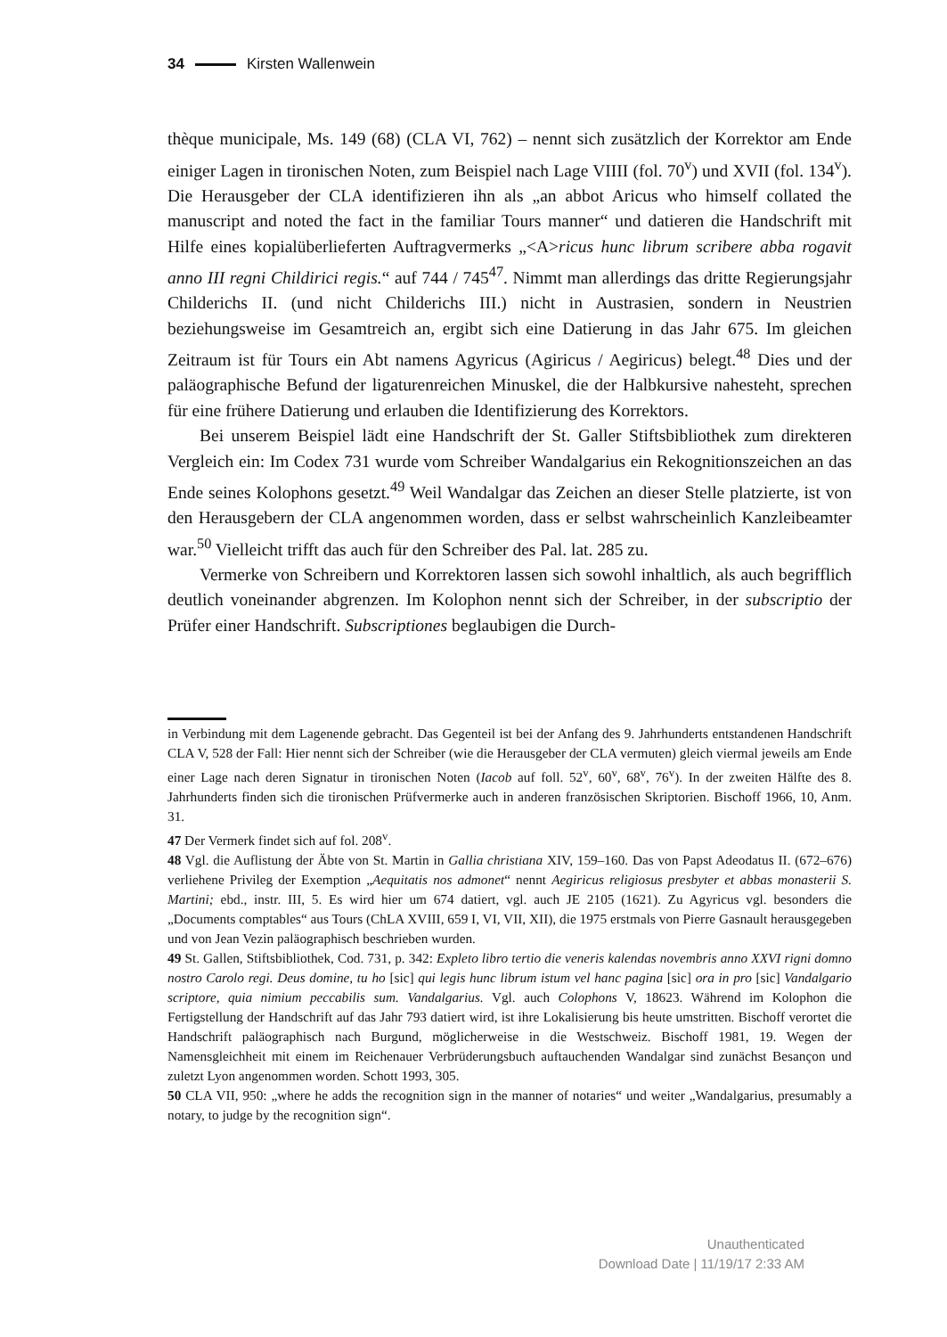34 Kirsten Wallenwein
thèque municipale, Ms. 149 (68) (CLA VI, 762) – nennt sich zusätzlich der Korrektor am Ende einiger Lagen in tironischen Noten, zum Beispiel nach Lage VIIII (fol. 70<sup>v</sup>) und XVII (fol. 134<sup>v</sup>). Die Herausgeber der CLA identifizieren ihn als „an abbot Aricus who himself collated the manuscript and noted the fact in the familiar Tours manner“ und datieren die Handschrift mit Hilfe eines kopialüberlieferten Auftragvermerks „<A>ricus hunc librum scribere abba rogavit anno III regni Childirici regis.“ auf 744 / 745<sup>47</sup>. Nimmt man allerdings das dritte Regierungsjahr Childerichs II. (und nicht Childerichs III.) nicht in Austrasien, sondern in Neustrien beziehungsweise im Gesamtreich an, ergibt sich eine Datierung in das Jahr 675. Im gleichen Zeitraum ist für Tours ein Abt namens Agyricus (Agiricus / Aegiricus) belegt.<sup>48</sup> Dies und der paläographische Befund der ligaturenreichen Minuskel, die der Halbkursive nahesteht, sprechen für eine frühere Datierung und erlauben die Identifizierung des Korrektors.
Bei unserem Beispiel lädt eine Handschrift der St. Galler Stiftsbibliothek zum direkteren Vergleich ein: Im Codex 731 wurde vom Schreiber Wandalgarius ein Rekognitionszeichen an das Ende seines Kolophons gesetzt.<sup>49</sup> Weil Wandalgar das Zeichen an dieser Stelle platzierte, ist von den Herausgebern der CLA angenommen worden, dass er selbst wahrscheinlich Kanzleibeamter war.<sup>50</sup> Vielleicht trifft das auch für den Schreiber des Pal. lat. 285 zu.
Vermerke von Schreibern und Korrektoren lassen sich sowohl inhaltlich, als auch begrifflich deutlich voneinander abgrenzen. Im Kolophon nennt sich der Schreiber, in der subscriptio der Prüfer einer Handschrift. Subscriptiones beglaubigen die Durch-
in Verbindung mit dem Lagenende gebracht. Das Gegenteil ist bei der Anfang des 9. Jahrhunderts entstandenen Handschrift CLA V, 528 der Fall: Hier nennt sich der Schreiber (wie die Herausgeber der CLA vermuten) gleich viermal jeweils am Ende einer Lage nach deren Signatur in tironischen Noten (Iacob auf foll. 52<sup>v</sup>, 60<sup>v</sup>, 68<sup>v</sup>, 76<sup>v</sup>). In der zweiten Hälfte des 8. Jahrhunderts finden sich die tironischen Prüfvermerke auch in anderen französischen Skriptorien. Bischoff 1966, 10, Anm. 31.
47 Der Vermerk findet sich auf fol. 208<sup>v</sup>.
48 Vgl. die Auflistung der Äbte von St. Martin in Gallia christiana XIV, 159–160. Das von Papst Adeodatus II. (672–676) verliehene Privileg der Exemption „Aequitatis nos admonet“ nennt Aegiricus religiosus presbyter et abbas monasterii S. Martini; ebd., instr. III, 5. Es wird hier um 674 datiert, vgl. auch JE 2105 (1621). Zu Agyricus vgl. besonders die „Documents comptables“ aus Tours (ChLA XVIII, 659 I, VI, VII, XII), die 1975 erstmals von Pierre Gasnault herausgegeben und von Jean Vezin paläographisch beschrieben wurden.
49 St. Gallen, Stiftsbibliothek, Cod. 731, p. 342: Expleto libro tertio die veneris kalendas novembris anno XXVI rigni domno nostro Carolo regi. Deus domine, tu ho [sic] qui legis hunc librum istum vel hanc pagina [sic] ora in pro [sic] Vandalgario scriptore, quia nimium peccabilis sum. Vandalgarius. Vgl. auch Colophons V, 18623. Während im Kolophon die Fertigstellung der Handschrift auf das Jahr 793 datiert wird, ist ihre Lokalisierung bis heute umstritten. Bischoff verortet die Handschrift paläographisch nach Burgund, möglicherweise in die Westschweiz. Bischoff 1981, 19. Wegen der Namensgleichheit mit einem im Reichenauer Verbrüderungsbuch auftauchenden Wandalgar sind zunächst Besançon und zuletzt Lyon angenommen worden. Schott 1993, 305.
50 CLA VII, 950: „where he adds the recognition sign in the manner of notaries“ und weiter „Wandalgarius, presumably a notary, to judge by the recognition sign“.
Unauthenticated
Download Date | 11/19/17 2:33 AM